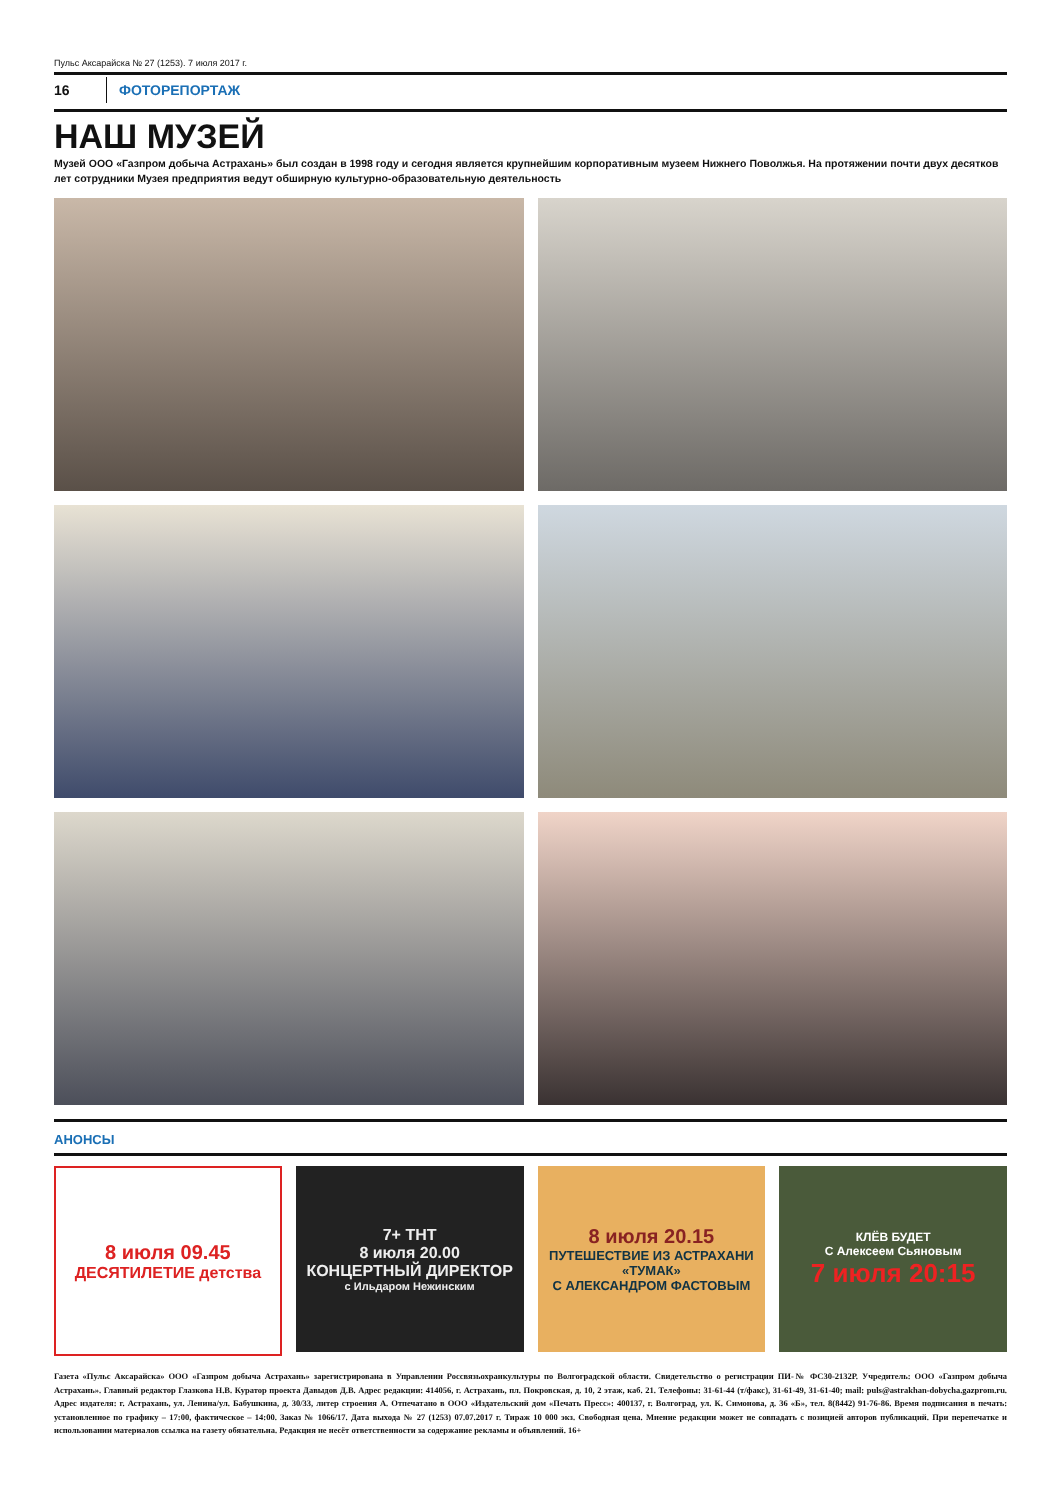Пульс Аксарайска № 27 (1253). 7 июля 2017 г.
16
ФОТОРЕПОРТАЖ
НАШ МУЗЕЙ
Музей ООО «Газпром добыча Астрахань» был создан в 1998 году и сегодня является крупнейшим корпоративным музеем Нижнего Поволжья. На протяжении почти двух десятков лет сотрудники Музея предприятия ведут обширную культурно-образовательную деятельность
АНОНСЫ
8 июля 09.45
ДЕСЯТИЛЕТИЕ детства
7+ ТНТ
8 июля 20.00
КОНЦЕРТНЫЙ ДИРЕКТОР
с Ильдаром Нежинским
8 июля 20.15
ПУТЕШЕСТВИЕ ИЗ АСТРАХАНИ «ТУМАК»
С АЛЕКСАНДРОМ ФАСТОВЫМ
КЛЁВ БУДЕТ
С Алексеем Сьяновым
7 июля 20:15
Газета «Пульс Аксарайска» ООО «Газпром добыча Астрахань» зарегистрирована в Управлении Россвязьохранкультуры по Волгоградской области. Свидетельство о регистрации ПИ-№ ФС30-2132Р. Учредитель: ООО «Газпром добыча Астрахань». Главный редактор Глазкова Н.В. Куратор проекта Давыдов Д.В. Адрес редакции: 414056, г. Астрахань, пл. Покровская, д. 10, 2 этаж, каб. 21. Телефоны: 31-61-44 (т/факс), 31-61-49, 31-61-40; mail: puls@astrakhan-dobycha.gazprom.ru. Адрес издателя: г. Астрахань, ул. Ленина/ул. Бабушкина, д. 30/33, литер строения А. Отпечатано в ООО «Издательский дом «Печать Пресс»: 400137, г. Волгоград, ул. К. Симонова, д. 36 «Б», тел. 8(8442) 91-76-86. Время подписания в печать: установленное по графику – 17:00, фактическое – 14:00. Заказ № 1066/17. Дата выхода № 27 (1253) 07.07.2017 г. Тираж 10 000 экз. Свободная цена. Мнение редакции может не совпадать с позицией авторов публикаций. При перепечатке и использовании материалов ссылка на газету обязательна. Редакция не несёт ответственности за содержание рекламы и объявлений. 16+